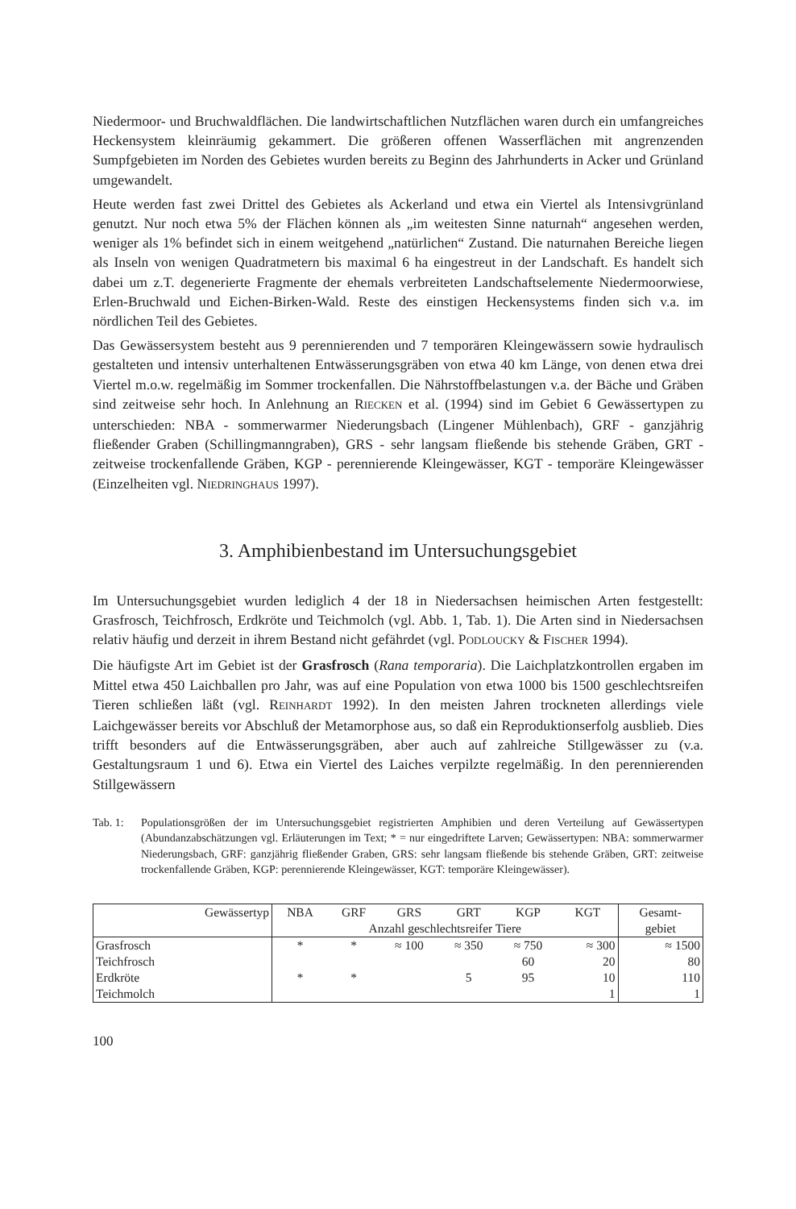Niedermoor- und Bruchwaldflächen. Die landwirtschaftlichen Nutzflächen waren durch ein umfangreiches Heckensystem kleinräumig gekammert. Die größeren offenen Wasserflächen mit angrenzenden Sumpfgebieten im Norden des Gebietes wurden bereits zu Beginn des Jahrhunderts in Acker und Grünland umgewandelt.
Heute werden fast zwei Drittel des Gebietes als Ackerland und etwa ein Viertel als Intensivgrünland genutzt. Nur noch etwa 5% der Flächen können als „im weitesten Sinne naturnah“ angesehen werden, weniger als 1% befindet sich in einem weitgehend „natürlichen“ Zustand. Die naturnahen Bereiche liegen als Inseln von wenigen Quadratmetern bis maximal 6 ha eingestreut in der Landschaft. Es handelt sich dabei um z.T. degenerierte Fragmente der ehemals verbreiteten Landschaftselemente Niedermoorwiese, Erlen-Bruchwald und Eichen-Birken-Wald. Reste des einstigen Heckensystems finden sich v.a. im nördlichen Teil des Gebietes.
Das Gewässersystem besteht aus 9 perennierenden und 7 temporären Kleingewässern sowie hydraulisch gestalteten und intensiv unterhaltenen Entwässerungsgräben von etwa 40 km Länge, von denen etwa drei Viertel m.o.w. regelmäßig im Sommer trockenfallen. Die Nährstoffbelastungen v.a. der Bäche und Gräben sind zeitweise sehr hoch. In Anlehnung an RIECKEN et al. (1994) sind im Gebiet 6 Gewässertypen zu unterschieden: NBA - sommerwarmer Niederungsbach (Lingener Mühlenbach), GRF - ganzjährig fließender Graben (Schillingmanngraben), GRS - sehr langsam fließende bis stehende Gräben, GRT - zeitweise trockenfallende Gräben, KGP - perennierende Kleingewässer, KGT - temporäre Kleingewässer (Einzelheiten vgl. NIEDRINGHAUS 1997).
3. Amphibienbestand im Untersuchungsgebiet
Im Untersuchungsgebiet wurden lediglich 4 der 18 in Niedersachsen heimischen Arten festgestellt: Grasfrosch, Teichfrosch, Erdkröte und Teichmolch (vgl. Abb. 1, Tab. 1). Die Arten sind in Niedersachsen relativ häufig und derzeit in ihrem Bestand nicht gefährdet (vgl. PODLOUCKY & FISCHER 1994).
Die häufigste Art im Gebiet ist der Grasfrosch (Rana temporaria). Die Laichplatzkontrollen ergaben im Mittel etwa 450 Laichballen pro Jahr, was auf eine Population von etwa 1000 bis 1500 geschlechtsreifen Tieren schließen läßt (vgl. REINHARDT 1992). In den meisten Jahren trockneten allerdings viele Laichgewässer bereits vor Abschluß der Metamorphose aus, so daß ein Reproduktionserfolg ausblieb. Dies trifft besonders auf die Entwässerungsgräben, aber auch auf zahlreiche Stillgewässer zu (v.a. Gestaltungsraum 1 und 6). Etwa ein Viertel des Laiches verpilzte regelmäßig. In den perennierenden Stillgewässern
Tab. 1: Populationsgrößen der im Untersuchungsgebiet registrierten Amphibien und deren Verteilung auf Gewässertypen (Abundanzabschätzungen vgl. Erläuterungen im Text; * = nur eingedriftete Larven; Gewässertypen: NBA: sommerwarmer Niederungsbach, GRF: ganzjährig fließender Graben, GRS: sehr langsam fließende bis stehende Gräben, GRT: zeitweise trockenfallende Gräben, KGP: perennierende Kleingewässer, KGT: temporäre Kleingewässer).
| Gewässertyp | NBA | GRF | GRS | GRT | KGP | KGT | Gesamt- |
| --- | --- | --- | --- | --- | --- | --- | --- |
| | Anzahl geschlechtsreifer Tiere | | | | | | gebiet |
| Grasfrosch | * | * | ≈ 100 | ≈ 350 | ≈ 750 | ≈ 300 | ≈ 1500 |
| Teichfrosch | | | | | 60 | 20 | 80 |
| Erdkröte | * | * | | 5 | 95 | 10 | 110 |
| Teichmolch | | | | | | 1 | 1 |
100